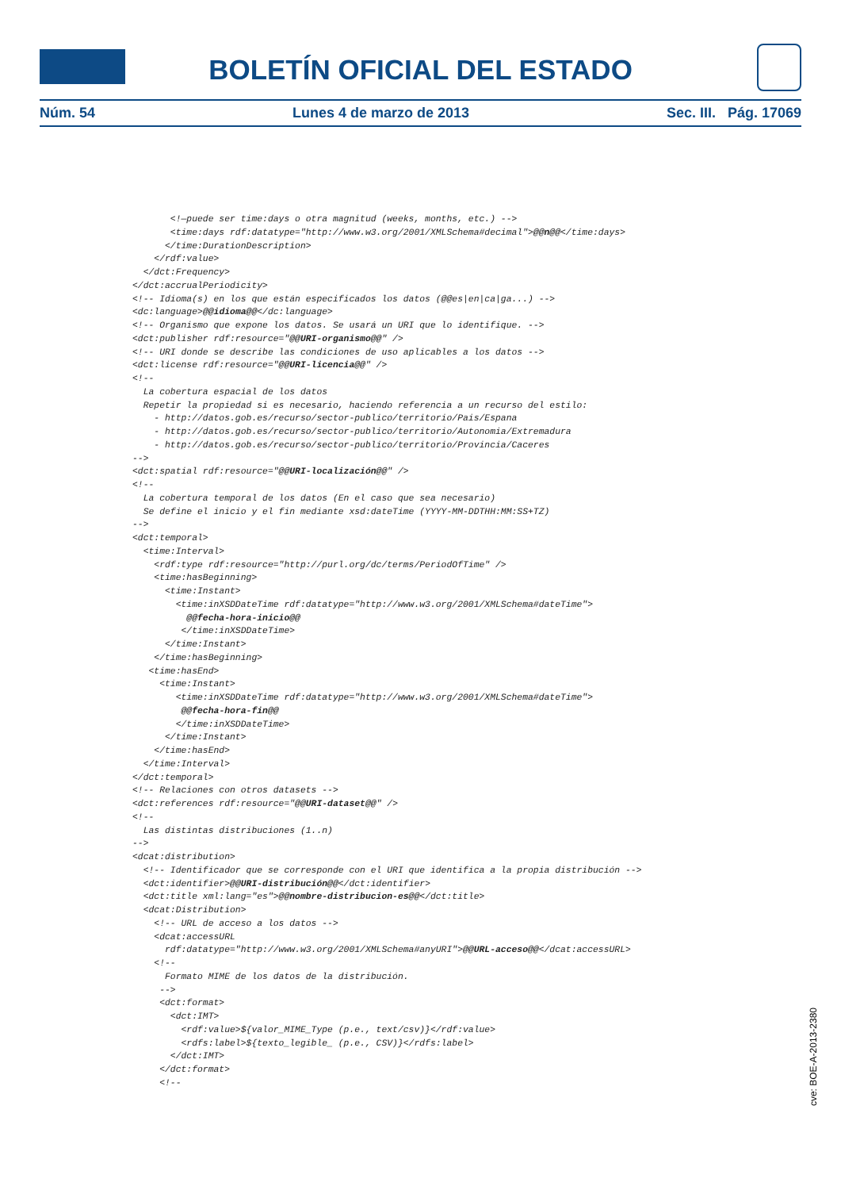BOLETÍN OFICIAL DEL ESTADO
Núm. 54 Lunes 4 de marzo de 2013 Sec. III. Pág. 17069
       <!—puede ser time:days o otra magnitud (weeks, months, etc.) -->
       <time:days rdf:datatype="http://www.w3.org/2001/XMLSchema#decimal">@@n@@</time:days>
      </time:DurationDescription>
    </rdf:value>
  </dct:Frequency>
</dct:accrualPeriodicity>
<!-- Idioma(s) en los que están especificados los datos (@@es|en|ca|ga...) -->
<dc:language>@@idioma@@</dc:language>
<!-- Organismo que expone los datos. Se usará un URI que lo identifique. -->
<dct:publisher rdf:resource="@@URI-organismo@@" />
<!-- URI donde se describe las condiciones de uso aplicables a los datos -->
<dct:license rdf:resource="@@URI-licencia@@" />
<!--
  La cobertura espacial de los datos
  Repetir la propiedad si es necesario, haciendo referencia a un recurso del estilo:
    - http://datos.gob.es/recurso/sector-publico/territorio/Pais/Espana
    - http://datos.gob.es/recurso/sector-publico/territorio/Autonomia/Extremadura
    - http://datos.gob.es/recurso/sector-publico/territorio/Provincia/Caceres
-->
<dct:spatial rdf:resource="@@URI-localización@@" />
<!--
  La cobertura temporal de los datos (En el caso que sea necesario)
  Se define el inicio y el fin mediante xsd:dateTime (YYYY-MM-DDTHH:MM:SS+TZ)
-->
<dct:temporal>
  <time:Interval>
    <rdf:type rdf:resource="http://purl.org/dc/terms/PeriodOfTime" />
    <time:hasBeginning>
      <time:Instant>
        <time:inXSDDateTime rdf:datatype="http://www.w3.org/2001/XMLSchema#dateTime">
          @@fecha-hora-inicio@@
         </time:inXSDDateTime>
      </time:Instant>
    </time:hasBeginning>
   <time:hasEnd>
     <time:Instant>
        <time:inXSDDateTime rdf:datatype="http://www.w3.org/2001/XMLSchema#dateTime">
         @@fecha-hora-fin@@
        </time:inXSDDateTime>
      </time:Instant>
    </time:hasEnd>
  </time:Interval>
</dct:temporal>
<!-- Relaciones con otros datasets -->
<dct:references rdf:resource="@@URI-dataset@@" />
<!--
  Las distintas distribuciones (1..n)
-->
<dcat:distribution>
  <!-- Identificador que se corresponde con el URI que identifica a la propia distribución -->
  <dct:identifier>@@URI-distribución@@</dct:identifier>
  <dct:title xml:lang="es">@@nombre-distribucion-es@@</dct:title>
  <dcat:Distribution>
    <!-- URL de acceso a los datos -->
    <dcat:accessURL
      rdf:datatype="http://www.w3.org/2001/XMLSchema#anyURI">@@URL-acceso@@</dcat:accessURL>
    <!--
      Formato MIME de los datos de la distribución.
     -->
     <dct:format>
       <dct:IMT>
         <rdf:value>${valor_MIME_Type (p.e., text/csv)}</rdf:value>
         <rdfs:label>${texto_legible_ (p.e., CSV)}</rdfs:label>
       </dct:IMT>
     </dct:format>
     <!--
cve: BOE-A-2013-2380